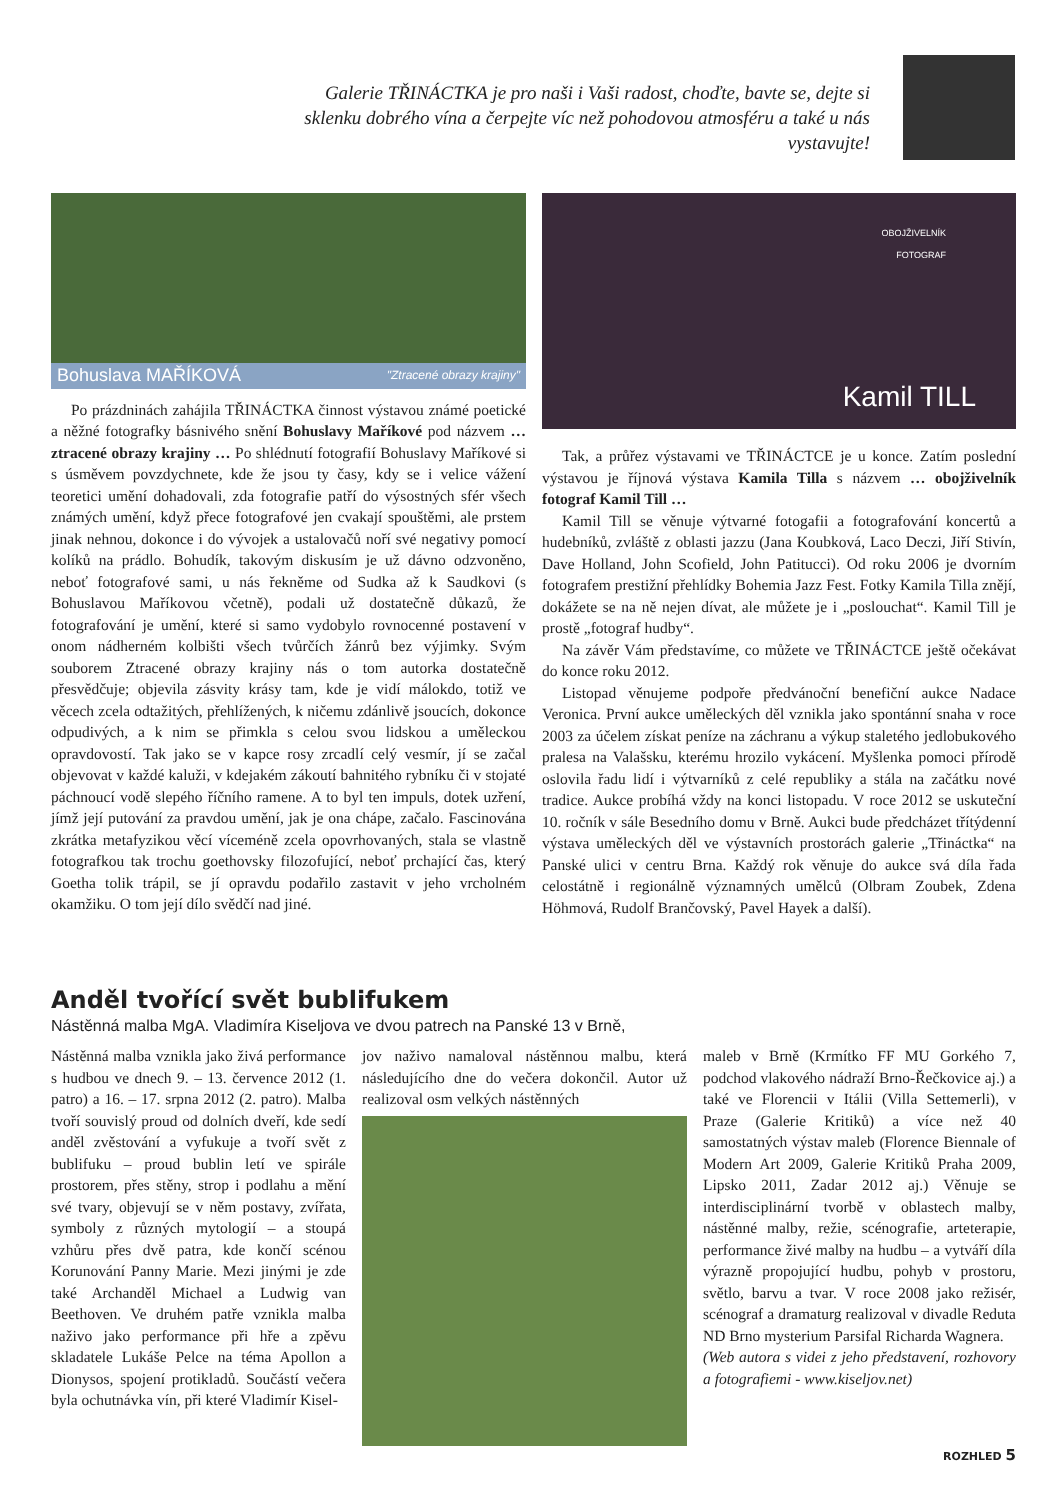Galerie TŘINÁCTKA je pro naši i Vaši radost, choďte, bavte se, dejte si sklenku dobrého vína a čerpejte víc než pohodovou atmosféru a také u nás vystavujte!
Bohuslava MAŘÍKOVÁ "Ztracené obrazy krajiny"
Po prázdninách zahájila TŘINÁCTKA činnost výstavou známé poetické a něžné fotografky básnivého snění Bohuslavy Maříkové pod názvem … ztracené obrazy krajiny … Po shlédnutí fotografií Bohuslavy Maříkové si s úsměvem povzdychnete, kde že jsou ty časy, kdy se i velice vážení teoretici umění dohadovali, zda fotografie patří do výsostných sfér všech známých umění, když přece fotografové jen cvakají spouštěmi, ale prstem jinak nehnou, dokonce i do vývojek a ustalovačů noří své negativy pomocí kolíků na prádlo. Bohudík, takovým diskusím je už dávno odzvoněno, neboť fotografové sami, u nás řekněme od Sudka až k Saudkovi (s Bohuslavou Maříkovou včetně), podali už dostatečně důkazů, že fotografování je umění, které si samo vydobylo rovnocenné postavení v onom nádherném kolbišti všech tvůrčích žánrů bez výjimky. Svým souborem Ztracené obrazy krajiny nás o tom autorka dostatečně přesvědčuje; objevila zásvity krásy tam, kde je vidí málokdo, totiž ve věcech zcela odtažitých, přehlížených, k ničemu zdánlivě jsoucích, dokonce odpudivých, a k nim se přimkla s celou svou lidskou a uměleckou opravdovostí. Tak jako se v kapce rosy zrcadlí celý vesmír, jí se začal objevovat v každé kaluži, v kdejakém zákoutí bahnitého rybníku či v stojaté páchnoucí vodě slepého říčního ramene. A to byl ten impuls, dotek uzření, jímž její putování za pravdou umění, jak je ona chápe, začalo. Fascinována zkrátka metafyzikou věcí víceméně zcela opovrhovaných, stala se vlastně fotografkou tak trochu goethovsky filozofující, neboť prchající čas, který Goetha tolik trápil, se jí opravdu podařilo zastavit v jeho vrcholném okamžiku. O tom její dílo svědčí nad jiné.
OBOJŽIVELNÍK
FOTOGRAF
Kamil TILL
Tak, a průřez výstavami ve TŘINÁCTCE je u konce. Zatím poslední výstavou je říjnová výstava Kamila Tilla s názvem … obojživelník fotograf Kamil Till …
Kamil Till se věnuje výtvarné fotogafii a fotografování koncertů a hudebníků, zvláště z oblasti jazzu (Jana Koubková, Laco Deczi, Jiří Stivín, Dave Holland, John Scofield, John Patitucci). Od roku 2006 je dvorním fotografem prestižní přehlídky Bohemia Jazz Fest. Fotky Kamila Tilla znějí, dokážete se na ně nejen dívat, ale můžete je i „poslouchat“. Kamil Till je prostě „fotograf hudby“.
Na závěr Vám představíme, co můžete ve TŘINÁCTCE ještě očekávat do konce roku 2012.
Listopad věnujeme podpoře předvánoční benefiční aukce Nadace Veronica. První aukce uměleckých děl vznikla jako spontánní snaha v roce 2003 za účelem získat peníze na záchranu a výkup staletého jedlobukového pralesa na Valašsku, kterému hrozilo vykácení. Myšlenka pomoci přírodě oslovila řadu lidí i výtvarníků z celé republiky a stála na začátku nové tradice. Aukce probíhá vždy na konci listopadu. V roce 2012 se uskuteční 10. ročník v sále Besedního domu v Brně. Aukci bude předcházet třítýdenní výstava uměleckých děl ve výstavních prostorách galerie „Třináctka“ na Panské ulici v centru Brna. Každý rok věnuje do aukce svá díla řada celostátně i regionálně významných umělců (Olbram Zoubek, Zdena Höhmová, Rudolf Brančovský, Pavel Hayek a další).
Anděl tvořící svět bublifukem
Nástěnná malba MgA. Vladimíra Kiseljova ve dvou patrech na Panské 13 v Brně,
Nástěnná malba vznikla jako živá performance s hudbou ve dnech 9. – 13. července 2012 (1. patro) a 16. – 17. srpna 2012 (2. patro). Malba tvoří souvislý proud od dolních dveří, kde sedí anděl zvěstování a vyfukuje a tvoří svět z bublifuku – proud bublin letí ve spirále prostorem, přes stěny, strop i podlahu a mění své tvary, objevují se v něm postavy, zvířata, symboly z různých mytologií – a stoupá vzhůru přes dvě patra, kde končí scénou Korunování Panny Marie. Mezi jinými je zde také Archanděl Michael a Ludwig van Beethoven. Ve druhém patře vznikla malba naživo jako performance při hře a zpěvu skladatele Lukáše Pelce na téma Apollon a Dionysos, spojení protikladů. Součástí večera byla ochutnávka vín, při které Vladimír Kisel-
jov naživo namaloval nástěnnou malbu, která následujícího dne do večera dokončil. Autor už realizoval osm velkých nástěnných
maleb v Brně (Krmítko FF MU Gorkého 7, podchod vlakového nádraží Brno-Řečkovice aj.) a také ve Florencii v Itálii (Villa Settemerli), v Praze (Galerie Kritiků) a více než 40 samostatných výstav maleb (Florence Biennale of Modern Art 2009, Galerie Kritiků Praha 2009, Lipsko 2011, Zadar 2012 aj.) Věnuje se interdisciplinární tvorbě v oblastech malby, nástěnné malby, režie, scénografie, arteterapie, performance živé malby na hudbu – a vytváří díla výrazně propojující hudbu, pohyb v prostoru, světlo, barvu a tvar. V roce 2008 jako režisér, scénograf a dramaturg realizoval v divadle Reduta ND Brno mysterium Parsifal Richarda Wagnera.
(Web autora s videi z jeho představení, rozhovory a fotografiemi - www.kiseljov.net)
ROZHLED 5